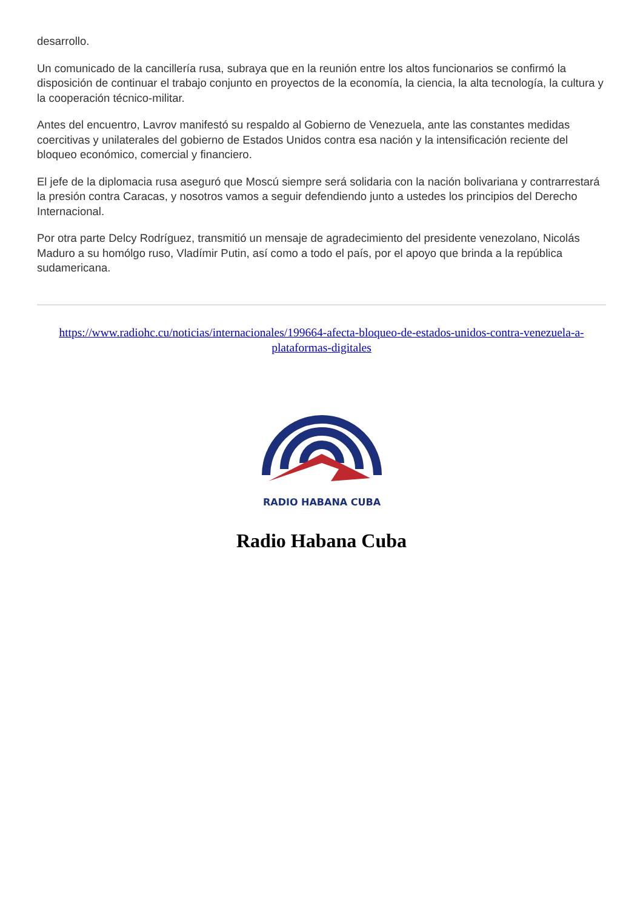desarrollo.
Un comunicado de la cancillería rusa, subraya que en la reunión entre los altos funcionarios se confirmó la disposición de continuar el trabajo conjunto en proyectos de la economía, la ciencia, la alta tecnología, la cultura y la cooperación técnico-militar.
Antes del encuentro, Lavrov manifestó su respaldo al Gobierno de Venezuela, ante las constantes medidas coercitivas y unilaterales del gobierno de Estados Unidos contra esa nación y la intensificación reciente del bloqueo económico, comercial y financiero.
El jefe de la diplomacia rusa aseguró que Moscú siempre será solidaria con la nación bolivariana y contrarrestará la presión contra Caracas, y nosotros vamos a seguir defendiendo junto a ustedes los principios del Derecho Internacional.
Por otra parte Delcy Rodríguez, transmitió un mensaje de agradecimiento del presidente venezolano, Nicolás Maduro a su homólgo ruso, Vladímir Putin, así como a todo el país, por el apoyo que brinda a la república sudamericana.
https://www.radiohc.cu/noticias/internacionales/199664-afecta-bloqueo-de-estados-unidos-contra-venezuela-a-plataformas-digitales
RADIO HABANA CUBA
Radio Habana Cuba